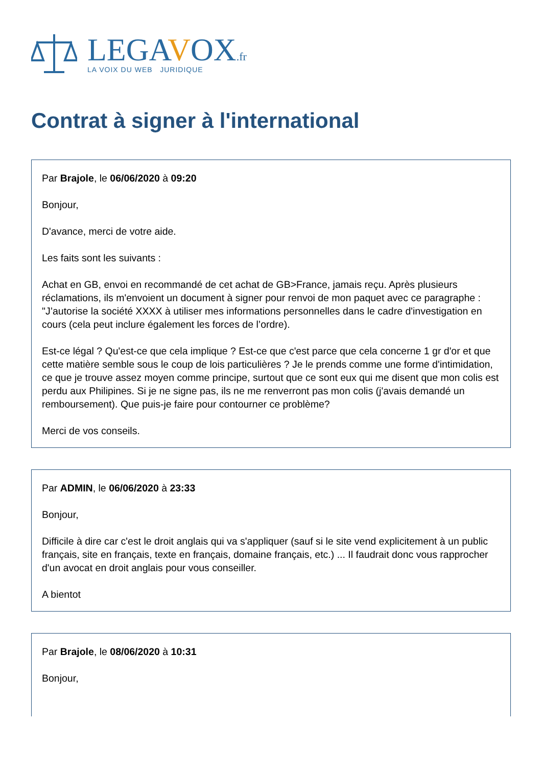LEGAVOX.fr
LA VOIX DU WEB JURIDIQUE
Contrat à signer à l'international
Par Brajole, le 06/06/2020 à 09:20
Bonjour,
D'avance, merci de votre aide.
Les faits sont les suivants :
Achat en GB, envoi en recommandé de cet achat de GB>France, jamais reçu. Après plusieurs réclamations, ils m'envoient un document à signer pour renvoi de mon paquet avec ce paragraphe : "J’autorise la société XXXX à utiliser mes informations personnelles dans le cadre d'investigation en cours (cela peut inclure également les forces de l’ordre).
Est-ce légal ? Qu'est-ce que cela implique ? Est-ce que c'est parce que cela concerne 1 gr d'or et que cette matière semble sous le coup de lois particulières ? Je le prends comme une forme d'intimidation, ce que je trouve assez moyen comme principe, surtout que ce sont eux qui me disent que mon colis est perdu aux Philipines. Si je ne signe pas, ils ne me renverront pas mon colis (j'avais demandé un remboursement). Que puis-je faire pour contourner ce problème?
Merci de vos conseils.
Par ADMIN, le 06/06/2020 à 23:33
Bonjour,
Difficile à dire car c'est le droit anglais qui va s'appliquer (sauf si le site vend explicitement à un public français, site en français, texte en français, domaine français, etc.) ... Il faudrait donc vous rapprocher d'un avocat en droit anglais pour vous conseiller.
A bientot
Par Brajole, le 08/06/2020 à 10:31
Bonjour,